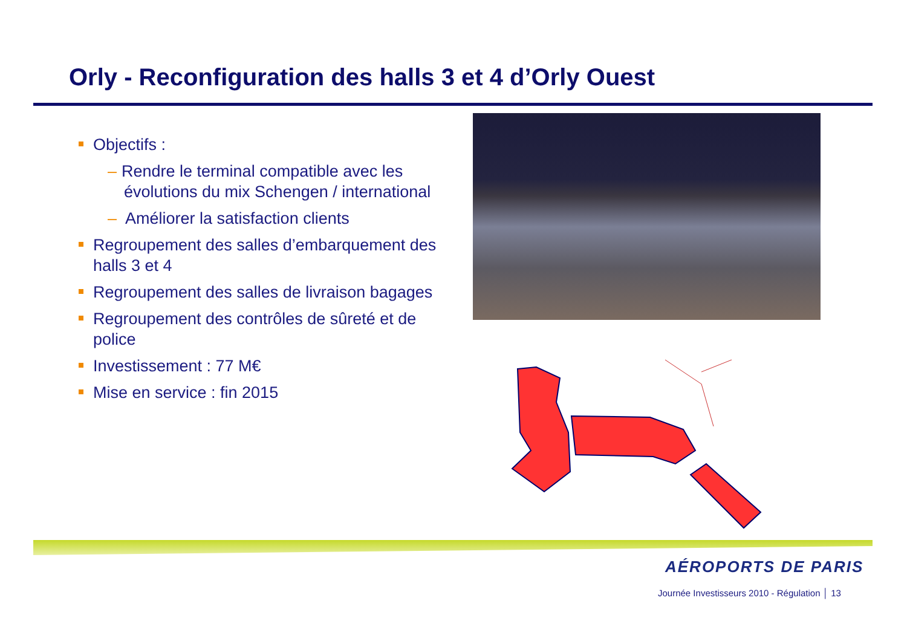Orly - Reconfiguration des halls 3 et 4 d’Orly Ouest
Objectifs :
– Rendre le terminal compatible avec les évolutions du mix Schengen / international
– Améliorer la satisfaction clients
Regroupement des salles d’embarquement des halls 3 et 4
Regroupement des salles de livraison bagages
Regroupement des contrôles de sûreté et de police
Investissement : 77 M€
Mise en service : fin 2015
AÉROPORTS DE PARIS
Journée Investisseurs 2010 - Régulation │ 13